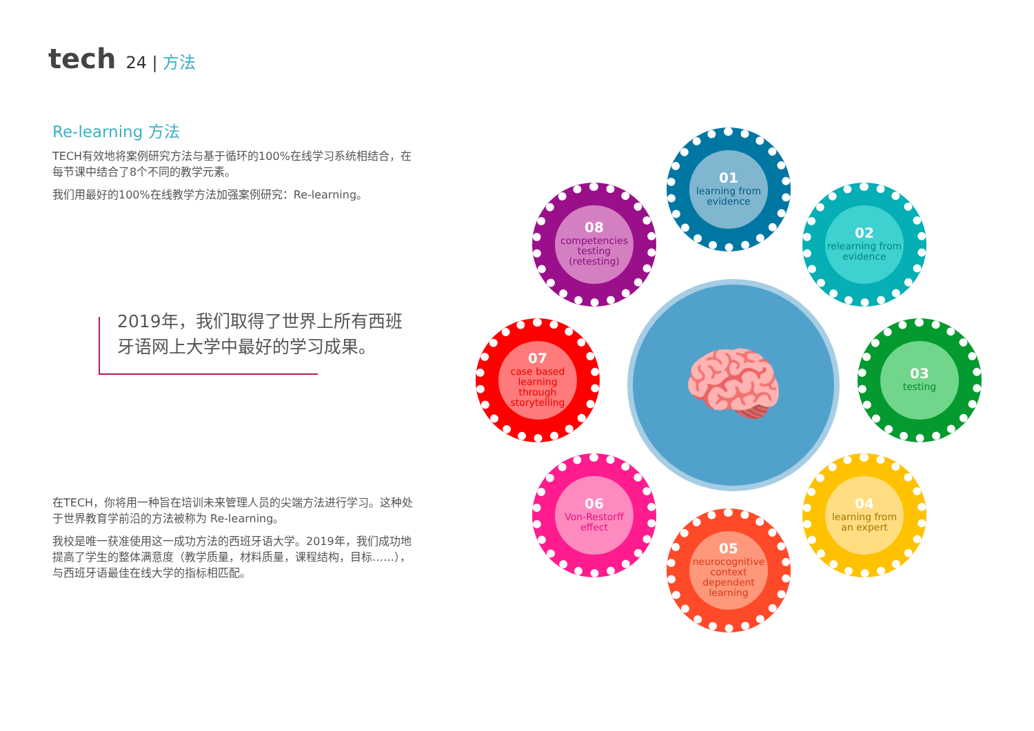tech 24 | 方法
Re-learning 方法
TECH有效地将案例研究方法与基于循环的100%在线学习系统相结合，在每节课中结合了8个不同的教学元素。
我们用最好的100%在线教学方法加强案例研究：Re-learning。
2019年，我们取得了世界上所有西班牙语网上大学中最好的学习成果。
在TECH，你将用一种旨在培训未来管理人员的尖端方法进行学习。这种处于世界教育学前沿的方法被称为 Re-learning。
我校是唯一获准使用这一成功方法的西班牙语大学。2019年，我们成功地提高了学生的整体满意度（教学质量，材料质量，课程结构，目标……），与西班牙语最佳在线大学的指标相匹配。
🧠
01
learning from evidence
02
relearning from evidence
03
testing
04
learning from an expert
05
neurocognitive context dependent learning
06
Von-Restorff effect
07
case based learning through storytelling
08
competencies testing (retesting)